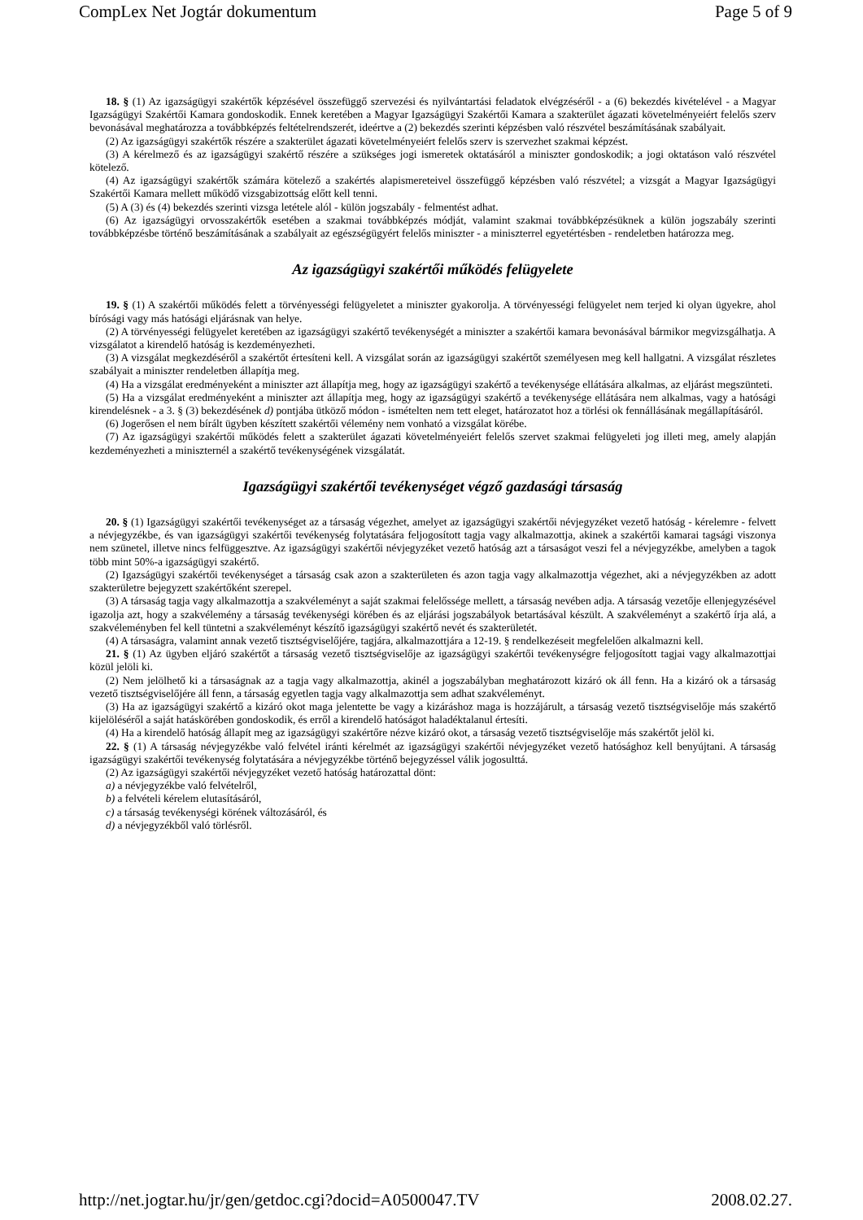CompLex Net Jogtár dokumentum Page 5 of 9
18. § (1) Az igazságügyi szakértők képzésével összefüggő szervezési és nyilvántartási feladatok elvégzéséről - a (6) bekezdés kivételével - a Magyar Igazságügyi Szakértői Kamara gondoskodik. Ennek keretében a Magyar Igazságügyi Szakértői Kamara a szakterület ágazati követelményeiért felelős szerv bevonásával meghatározza a továbbképzés feltételrendszerét, ideértve a (2) bekezdés szerinti képzésben való részvétel beszámításának szabályait.
(2) Az igazságügyi szakértők részére a szakterület ágazati követelményeiért felelős szerv is szervezhet szakmai képzést.
(3) A kérelmező és az igazságügyi szakértő részére a szükséges jogi ismeretek oktatásáról a miniszter gondoskodik; a jogi oktatáson való részvétel kötelező.
(4) Az igazságügyi szakértők számára kötelező a szakértés alapismereteivel összefüggő képzésben való részvétel; a vizsgát a Magyar Igazságügyi Szakértői Kamara mellett működő vizsgabizottság előtt kell tenni.
(5) A (3) és (4) bekezdés szerinti vizsga letétele alól - külön jogszabály - felmentést adhat.
(6) Az igazságügyi orvosszakértők esetében a szakmai továbbképzés módját, valamint szakmai továbbképzésüknek a külön jogszabály szerinti továbbképzésbe történő beszámításának a szabályait az egészségügyért felelős miniszter - a miniszterrel egyetértésben - rendeletben határozza meg.
Az igazságügyi szakértői működés felügyelete
19. § (1) A szakértői működés felett a törvényességi felügyeletet a miniszter gyakorolja. A törvényességi felügyelet nem terjed ki olyan ügyekre, ahol bírósági vagy más hatósági eljárásnak van helye.
(2) A törvényességi felügyelet keretében az igazságügyi szakértő tevékenységét a miniszter a szakértői kamara bevonásával bármikor megvizsgálhatja. A vizsgálatot a kirendelő hatóság is kezdeményezheti.
(3) A vizsgálat megkezdéséről a szakértőt értesíteni kell. A vizsgálat során az igazságügyi szakértőt személyesen meg kell hallgatni. A vizsgálat részletes szabályait a miniszter rendeletben állapítja meg.
(4) Ha a vizsgálat eredményeként a miniszter azt állapítja meg, hogy az igazságügyi szakértő a tevékenysége ellátására alkalmas, az eljárást megszünteti.
(5) Ha a vizsgálat eredményeként a miniszter azt állapítja meg, hogy az igazságügyi szakértő a tevékenysége ellátására nem alkalmas, vagy a hatósági kirendelésnek - a 3. § (3) bekezdésének d) pontjába ütköző módon - ismételten nem tett eleget, határozatot hoz a törlési ok fennállásának megállapításáról.
(6) Jogerősen el nem bírált ügyben készített szakértői vélemény nem vonható a vizsgálat körébe.
(7) Az igazságügyi szakértői működés felett a szakterület ágazati követelményeiért felelős szervet szakmai felügyeleti jog illeti meg, amely alapján kezdeményezheti a miniszternél a szakértő tevékenységének vizsgálatát.
Igazságügyi szakértői tevékenységet végző gazdasági társaság
20. § (1) Igazságügyi szakértői tevékenységet az a társaság végezhet, amelyet az igazságügyi szakértői névjegyzéket vezető hatóság - kérelemre - felvett a névjegyzékbe, és van igazságügyi szakértői tevékenység folytatására feljogosított tagja vagy alkalmazottja, akinek a szakértői kamarai tagsági viszonya nem szünetel, illetve nincs felfüggesztve. Az igazságügyi szakértői névjegyzéket vezető hatóság azt a társaságot veszi fel a névjegyzékbe, amelyben a tagok több mint 50%-a igazságügyi szakértő.
(2) Igazságügyi szakértői tevékenységet a társaság csak azon a szakterületen és azon tagja vagy alkalmazottja végezhet, aki a névjegyzékben az adott szakterületre bejegyzett szakértőként szerepel.
(3) A társaság tagja vagy alkalmazottja a szakvéleményt a saját szakmai felelőssége mellett, a társaság nevében adja. A társaság vezetője ellenjegyzésével igazolja azt, hogy a szakvélemény a társaság tevékenységi körében és az eljárási jogszabályok betartásával készült. A szakvéleményt a szakértő írja alá, a szakvéleményben fel kell tüntetni a szakvéleményt készítő igazságügyi szakértő nevét és szakterületét.
(4) A társaságra, valamint annak vezető tisztségviselőjére, tagjára, alkalmazottjára a 12-19. § rendelkezéseit megfelelően alkalmazni kell.
21. § (1) Az ügyben eljáró szakértőt a társaság vezető tisztségviselője az igazságügyi szakértői tevékenységre feljogosított tagjai vagy alkalmazottjai közül jelöli ki.
(2) Nem jelölhető ki a társaságnak az a tagja vagy alkalmazottja, akinél a jogszabályban meghatározott kizáró ok áll fenn. Ha a kizáró ok a társaság vezető tisztségviselőjére áll fenn, a társaság egyetlen tagja vagy alkalmazottja sem adhat szakvéleményt.
(3) Ha az igazságügyi szakértő a kizáró okot maga jelentette be vagy a kizáráshoz maga is hozzájárult, a társaság vezető tisztségviselője más szakértő kijelöléséről a saját hatáskörében gondoskodik, és erről a kirendelő hatóságot haladéktalanul értesíti.
(4) Ha a kirendelő hatóság állapít meg az igazságügyi szakértőre nézve kizáró okot, a társaság vezető tisztségviselője más szakértőt jelöl ki.
22. § (1) A társaság névjegyzékbe való felvétel iránti kérelmét az igazságügyi szakértői névjegyzéket vezető hatósághoz kell benyújtani. A társaság igazságügyi szakértői tevékenység folytatására a névjegyzékbe történő bejegyzéssel válik jogosulttá.
(2) Az igazságügyi szakértői névjegyzéket vezető hatóság határozattal dönt:
a) a névjegyzékbe való felvételről,
b) a felvételi kérelem elutasításáról,
c) a társaság tevékenységi körének változásáról, és
d) a névjegyzékből való törlésről.
http://net.jogtar.hu/jr/gen/getdoc.cgi?docid=A0500047.TV 2008.02.27.